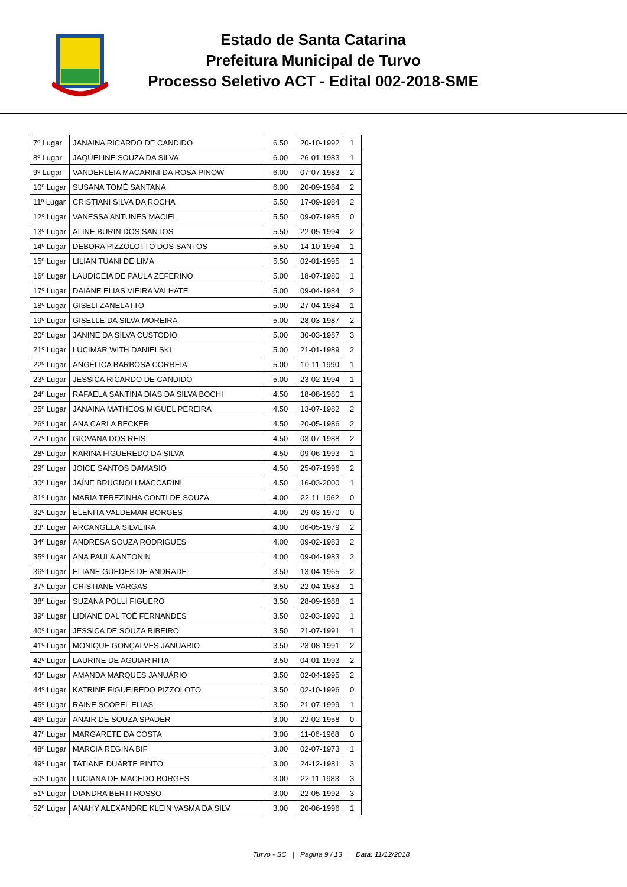Estado de Santa Catarina
Prefeitura Municipal de Turvo
Processo Seletivo ACT - Edital 002-2018-SME
| 7º Lugar | JANAINA RICARDO DE CANDIDO | 6.50 | 20-10-1992 | 1 |
| 8º Lugar | JAQUELINE SOUZA DA SILVA | 6.00 | 26-01-1983 | 1 |
| 9º Lugar | VANDERLEIA MACARINI DA ROSA PINOW | 6.00 | 07-07-1983 | 2 |
| 10º Lugar | SUSANA TOMÉ SANTANA | 6.00 | 20-09-1984 | 2 |
| 11º Lugar | CRISTIANI SILVA DA ROCHA | 5.50 | 17-09-1984 | 2 |
| 12º Lugar | VANESSA ANTUNES MACIEL | 5.50 | 09-07-1985 | 0 |
| 13º Lugar | ALINE BURIN DOS SANTOS | 5.50 | 22-05-1994 | 2 |
| 14º Lugar | DEBORA PIZZOLOTTO DOS SANTOS | 5.50 | 14-10-1994 | 1 |
| 15º Lugar | LILIAN TUANI DE LIMA | 5.50 | 02-01-1995 | 1 |
| 16º Lugar | LAUDICEIA DE PAULA ZEFERINO | 5.00 | 18-07-1980 | 1 |
| 17º Lugar | DAIANE ELIAS VIEIRA VALHATE | 5.00 | 09-04-1984 | 2 |
| 18º Lugar | GISELI ZANELATTO | 5.00 | 27-04-1984 | 1 |
| 19º Lugar | GISELLE DA SILVA MOREIRA | 5.00 | 28-03-1987 | 2 |
| 20º Lugar | JANINE DA SILVA CUSTODIO | 5.00 | 30-03-1987 | 3 |
| 21º Lugar | LUCIMAR WITH DANIELSKI | 5.00 | 21-01-1989 | 2 |
| 22º Lugar | ANGÉLICA BARBOSA CORREIA | 5.00 | 10-11-1990 | 1 |
| 23º Lugar | JESSICA RICARDO DE CANDIDO | 5.00 | 23-02-1994 | 1 |
| 24º Lugar | RAFAELA SANTINA DIAS DA SILVA BOCHI | 4.50 | 18-08-1980 | 1 |
| 25º Lugar | JANAINA MATHEOS MIGUEL PEREIRA | 4.50 | 13-07-1982 | 2 |
| 26º Lugar | ANA CARLA BECKER | 4.50 | 20-05-1986 | 2 |
| 27º Lugar | GIOVANA DOS REIS | 4.50 | 03-07-1988 | 2 |
| 28º Lugar | KARINA FIGUEREDO DA SILVA | 4.50 | 09-06-1993 | 1 |
| 29º Lugar | JOICE SANTOS DAMASIO | 4.50 | 25-07-1996 | 2 |
| 30º Lugar | JAÍNE BRUGNOLI MACCARINI | 4.50 | 16-03-2000 | 1 |
| 31º Lugar | MARIA TEREZINHA CONTI DE SOUZA | 4.00 | 22-11-1962 | 0 |
| 32º Lugar | ELENITA VALDEMAR BORGES | 4.00 | 29-03-1970 | 0 |
| 33º Lugar | ARCANGELA SILVEIRA | 4.00 | 06-05-1979 | 2 |
| 34º Lugar | ANDRESA SOUZA RODRIGUES | 4.00 | 09-02-1983 | 2 |
| 35º Lugar | ANA PAULA ANTONIN | 4.00 | 09-04-1983 | 2 |
| 36º Lugar | ELIANE GUEDES DE ANDRADE | 3.50 | 13-04-1965 | 2 |
| 37º Lugar | CRISTIANE VARGAS | 3.50 | 22-04-1983 | 1 |
| 38º Lugar | SUZANA POLLI FIGUERO | 3.50 | 28-09-1988 | 1 |
| 39º Lugar | LIDIANE DAL TOÉ FERNANDES | 3.50 | 02-03-1990 | 1 |
| 40º Lugar | JESSICA DE SOUZA RIBEIRO | 3.50 | 21-07-1991 | 1 |
| 41º Lugar | MONIQUE GONÇALVES JANUARIO | 3.50 | 23-08-1991 | 2 |
| 42º Lugar | LAURINE DE AGUIAR RITA | 3.50 | 04-01-1993 | 2 |
| 43º Lugar | AMANDA MARQUES JANUÁRIO | 3.50 | 02-04-1995 | 2 |
| 44º Lugar | KATRINE FIGUEIREDO PIZZOLOTO | 3.50 | 02-10-1996 | 0 |
| 45º Lugar | RAINE SCOPEL ELIAS | 3.50 | 21-07-1999 | 1 |
| 46º Lugar | ANAIR DE SOUZA SPADER | 3.00 | 22-02-1958 | 0 |
| 47º Lugar | MARGARETE DA COSTA | 3.00 | 11-06-1968 | 0 |
| 48º Lugar | MARCIA REGINA BIF | 3.00 | 02-07-1973 | 1 |
| 49º Lugar | TATIANE DUARTE PINTO | 3.00 | 24-12-1981 | 3 |
| 50º Lugar | LUCIANA DE MACEDO BORGES | 3.00 | 22-11-1983 | 3 |
| 51º Lugar | DIANDRA BERTI ROSSO | 3.00 | 22-05-1992 | 3 |
| 52º Lugar | ANAHY ALEXANDRE KLEIN VASMA DA SILV | 3.00 | 20-06-1996 | 1 |
Turvo - SC | Pagina 9 / 13 | Data: 11/12/2018